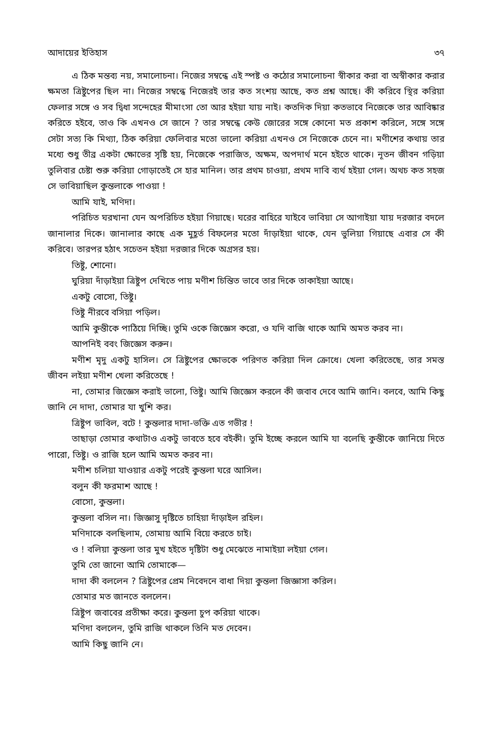আদায়ের ইতিহাস ৩৭
এ ঠিক মন্তব্য নয়, সমালোচনা। নিজের সম্বন্ধে এই স্পষ্ট ও কঠোর সমালোচনা স্বীকার করা বা অস্বীকার করার ক্ষমতা ত্রিষ্টুপের ছিল না। নিজের সম্বন্ধে নিজেরই তার কত সংশয় আছে, কত প্রশ্ন আছে। কী করিবে স্থির করিয়া ফেলার সঙ্গে ও সব দ্বিধা সন্দেহের মীমাংসা তো আর হইয়া যায় নাই। কতদিক দিয়া কতভাবে নিজেকে তার আবিষ্কার করিতে হইবে, তাও কি এখনও সে জানে ? তার সম্বন্ধে কেউ জোরের সঙ্গে কোনো মত প্রকাশ করিলে, সঙ্গে সঙ্গে সেটা সত্য কি মিথ্যা, ঠিক করিয়া ফেলিবার মতো ভালো করিয়া এখনও সে নিজেকে চেনে না। মণীশের কথায় তার মধ্যে শুধু তীব্র একটা ক্ষোভের সৃষ্টি হয়, নিজেকে পরাজিত, অক্ষম, অপদার্থ মনে হইতে থাকে। নূতন জীবন গড়িয়া তুলিবার চেষ্টা শুরু করিয়া গোড়াতেই সে হার মানিল। তার প্রথম চাওয়া, প্রথম দাবি ব্যর্থ হইয়া গেল। অথচ কত সহজ সে ভাবিয়াছিল কুন্তলাকে পাওয়া !
আমি যাই, মণিদা।
পরিচিত ঘরখানা যেন অপরিচিত হইয়া গিয়াছে। ঘরের বাহিরে যাইবে ভাবিয়া সে আগাইয়া যায় দরজার বদলে জানালার দিকে। জানালার কাছে এক মুহূর্ত বিফলের মতো দাঁড়াইয়া থাকে, যেন ভুলিয়া গিয়াছে এবার সে কী করিবে। তারপর হঠাৎ সচেতন হইয়া দরজার দিকে অগ্রসর হয়।
তিষ্টু, শোনো।
ঘুরিয়া দাঁড়াইয়া ত্রিষ্টুপ দেখিতে পায় মণীশ চিন্তিত ভাবে তার দিকে তাকাইয়া আছে।
একটু বোসো, তিষ্টু।
তিষ্টু নীরবে বসিয়া পড়িল।
আমি কুন্তীকে পাঠিয়ে দিচ্ছি। তুমি ওকে জিজ্ঞেস করো, ও যদি বাজি থাকে আমি অমত করব না।
আপনিই ববং জিজ্ঞেস করুন।
মণীশ মৃদু একটু হাসিল। সে ত্রিষ্টুপের ক্ষোভকে পরিণত করিয়া দিল ক্রোধে। খেলা করিতেছে, তার সমস্ত জীবন লইয়া মণীশ খেলা করিতেছে !
না, তোমার জিজ্ঞেস করাই ভালো, তিষ্টু। আমি জিজ্ঞেস করলে কী জবাব দেবে আমি জানি। বলবে, আমি কিছু জানি নে দাদা, তোমার যা খুশি কর।
ত্রিষ্টুপ ভাবিল, বটে ! কুন্তলার দাদা-ভক্তি এত গভীর !
তাছাড়া তোমার কথাটাও একটু ভাবতে হবে বইকী। তুমি ইচ্ছে করলে আমি যা বলেছি কুন্তীকে জানিয়ে দিতে পারো, তিষ্টু। ও রাজি হলে আমি অমত করব না।
মণীশ চলিয়া যাওয়ার একটু পরেই কুন্তলা ঘরে আসিল।
বলুন কী ফরমাশ আছে !
বোসো, কুন্তলা।
কুন্তলা বসিল না। জিজ্ঞাসু দৃষ্টিতে চাহিয়া দাঁড়াইল রহিল।
মণিদাকে বলছিলাম, তোমায় আমি বিয়ে করতে চাই।
ও ! বলিয়া কুন্তলা তার মুখ হইতে দৃষ্টিটা শুধু মেঝেতে নামাইয়া লইয়া গেল।
তুমি তো জানো আমি তোমাকে—
দাদা কী বললেন ? ত্রিষ্টুপের প্রেম নিবেদনে বাধা দিয়া কুন্তলা জিজ্ঞাসা করিল।
তোমার মত জানতে বললেন।
ত্রিষ্টুপ জবাবের প্রতীক্ষা করে। কুন্তলা চুপ করিয়া থাকে।
মণিদা বললেন, তুমি রাজি থাকলে তিনি মত দেবেন।
আমি কিছু জানি নে।